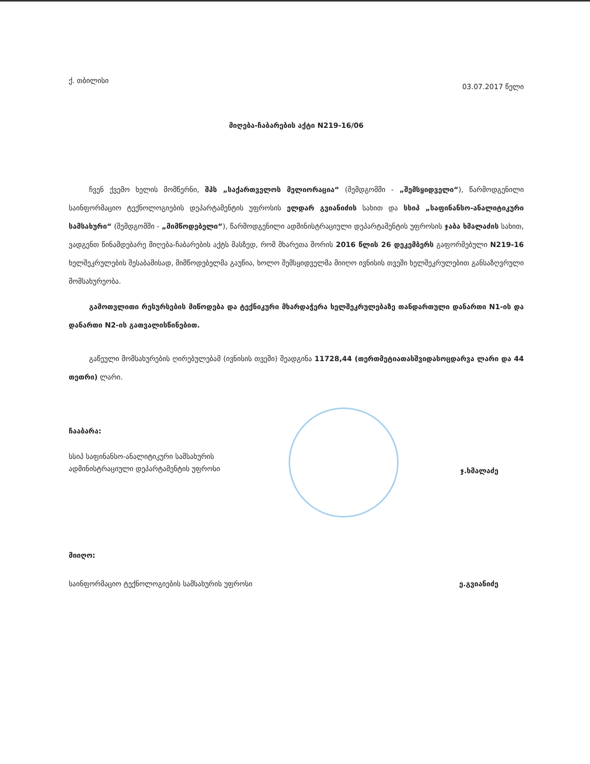ქ. თბილისი 03.07.2017 წელი
მიღება-ჩაბარების აქტი N219-16/06
ჩვენ ქვემო ხელის მომწერნი, შპს „საქართველოს მელიორაცია“ (შემდგომში - „შემსყიდველი“), წარმოდგენილი საინფორმაციო ტექნოლოგიების დეპარტამენტის უფროსის ელდარ გვიანიძის სახით და სსიპ „საფინანსო-ანალიტიკური სამსახური“ (შემდგომში - „მიმწოდებელი“), წარმოდგენილი ადმინისტრაციული დეპარტამენტის უფროსის ჯაბა ხმალაძის სახით, ვადგენთ წინამდებარე მიღება-ჩაბარების აქტს მასზედ, რომ მხარეთა შორის 2016 წლის 26 დეკემბერს გაფორმებული N219-16 ხელშეკრულების შესაბამისად, მიმწოდებელმა გაუწია, ხოლო შემსყიდველმა მიიღო ივნისის თვეში ხელშეკრულებით განსაზღვრული მომსახურეობა.
გამოთვლითი რესურსების მიწოდება და ტექნიკური მხარდაჭერა ხელშეკრულებაზე თანდართული დანართი N1-ის და დანართი N2-ის გათვალისწინებით.
გაწეული მომსახურების ღირებულებამ (ივნისის თვეში) შეადგინა 11728,44 (თერთმეტიათასშვიდასოცდარვა ლარი და 44 თეთრი) ლარი.
ჩააბარა:
სსიპ საფინანსო-ანალიტიკური სამსახურის
ადმინისტრაციული დეპარტამენტის უფროსი
ჯ.ხმალაძე
მიიღო:
საინფორმაციო ტექნოლოგიების სამსახურის უფროსი
ე.გვიანიძე